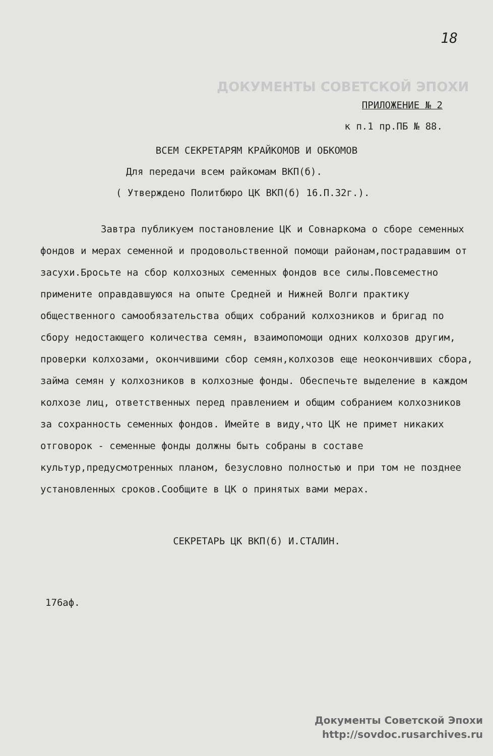18
ДОКУМЕНТЫ СОВЕТСКОЙ ЭПОХИ
ПРИЛОЖЕНИЕ № 2
к п.1 пр.ПБ № 88.
ВСЕМ СЕКРЕТАРЯМ КРАЙКОМОВ И ОБКОМОВ
Для передачи всем райкомам ВКП(б).
( Утверждено Политбюро ЦК ВКП(б) 16.П.32г.).
Завтра публикуем постановление ЦК и Совнаркома о сборе семенных фондов и мерах семенной и продовольственной помощи районам,пострадавшим от засухи.Бросьте на сбор колхозных семенных фондов все силы.Повсеместно примените оправдавшуюся на опыте Средней и Нижней Волги практику общественного самообязательства общих собраний колхозников и бригад по сбору недостающего количества семян, взаимопомощи одних колхозов другим, проверки колхозами, окончившими сбор семян,колхозов еще неокончивших сбора, займа семян у колхозников в колхозные фонды. Обеспечьте выделение в каждом колхозе лиц, ответственных перед правлением и общим собранием колхозников за сохранность семенных фондов. Имейте в виду,что ЦК не примет никаких отговорок - семенные фонды должны быть собраны в составе культур,предусмотренных планом, безусловно полностью и при том не позднее установленных сроков.Сообщите в ЦК о принятых вами мерах.
СЕКРЕТАРЬ ЦК ВКП(б) И.СТАЛИН.
176аф.
Документы Советской Эпохи
http://sovdoc.rusarchives.ru